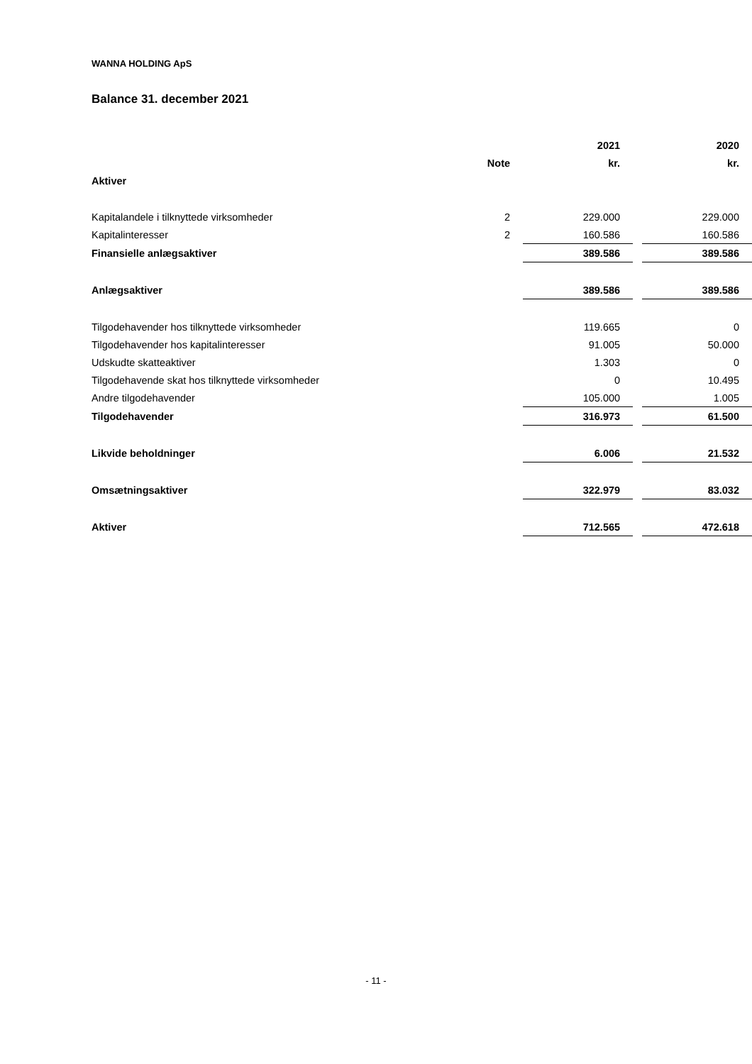WANNA HOLDING ApS
Balance 31. december 2021
| | | 2021 | | 2020 |
| | Note | kr. | | kr. |
| Aktiver | | | | |
| Kapitalandele i tilknyttede virksomheder | 2 | 229.000 | | 229.000 |
| Kapitalinteresser | 2 | 160.586 | | 160.586 |
| Finansielle anlægsaktiver | | 389.586 | | 389.586 |
| Anlægsaktiver | | 389.586 | | 389.586 |
| Tilgodehavender hos tilknyttede virksomheder | | 119.665 | | 0 |
| Tilgodehavender hos kapitalinteresser | | 91.005 | | 50.000 |
| Udskudte skatteaktiver | | 1.303 | | 0 |
| Tilgodehavende skat hos tilknyttede virksomheder | | 0 | | 10.495 |
| Andre tilgodehavender | | 105.000 | | 1.005 |
| Tilgodehavender | | 316.973 | | 61.500 |
| Likvide beholdninger | | 6.006 | | 21.532 |
| Omsætningsaktiver | | 322.979 | | 83.032 |
| Aktiver | | 712.565 | | 472.618 |
- 11 -